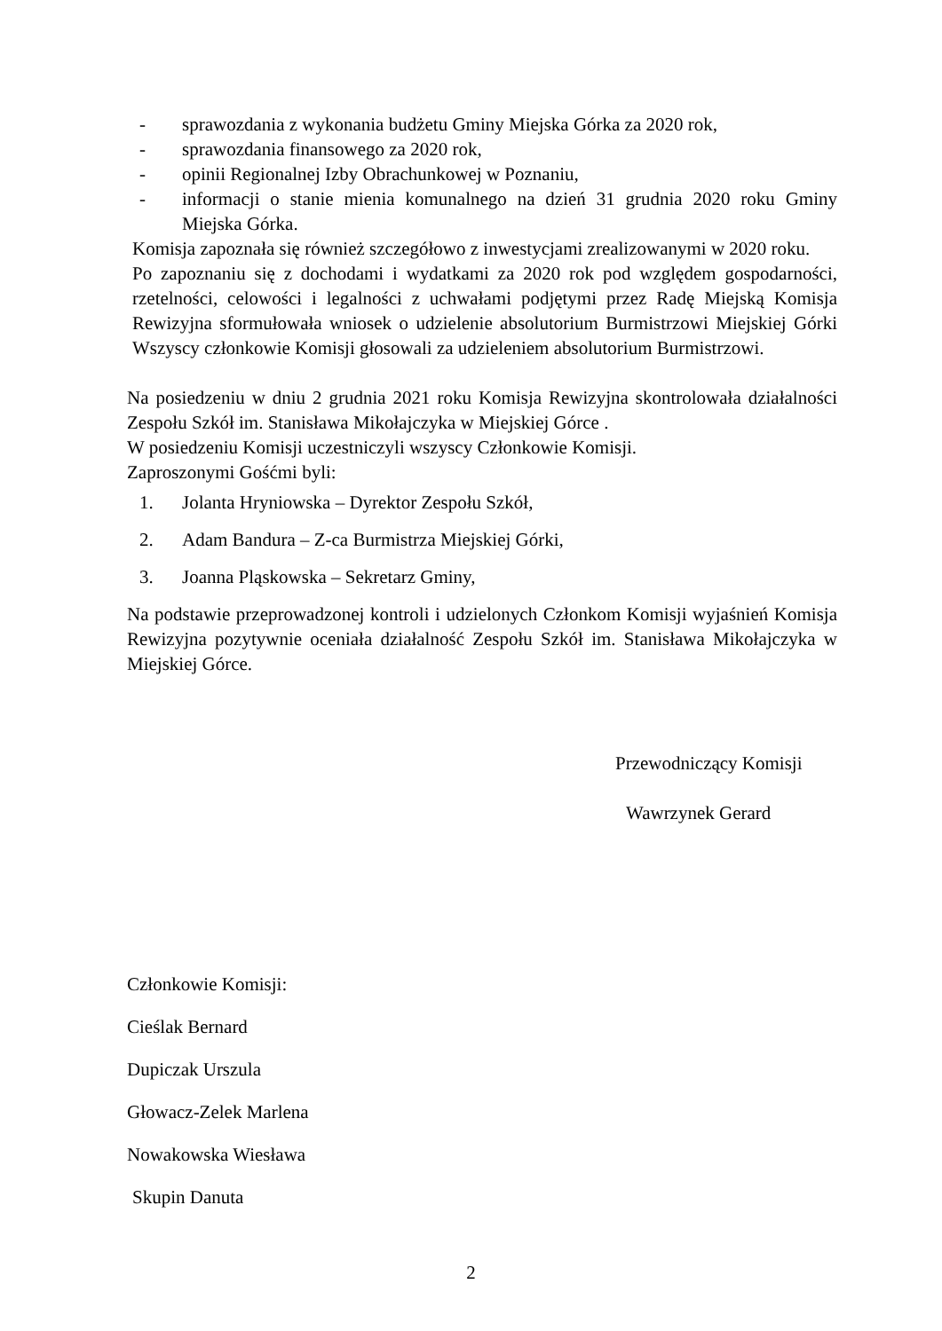- sprawozdania z wykonania budżetu Gminy Miejska Górka za 2020 rok,
- sprawozdania finansowego za 2020 rok,
- opinii Regionalnej Izby Obrachunkowej w Poznaniu,
- informacji o stanie mienia komunalnego na dzień 31 grudnia 2020 roku Gminy Miejska Górka.
Komisja zapoznała się również szczegółowo z inwestycjami zrealizowanymi w 2020 roku.
Po zapoznaniu się z dochodami i wydatkami za 2020 rok pod względem gospodarności, rzetelności, celowości i legalności z uchwałami podjętymi przez Radę Miejską Komisja Rewizyjna sformułowała wniosek o udzielenie absolutorium Burmistrzowi Miejskiej Górki Wszyscy członkowie Komisji głosowali za udzieleniem absolutorium Burmistrzowi.
Na posiedzeniu w dniu 2 grudnia 2021 roku Komisja Rewizyjna skontrolowała działalności Zespołu Szkół im. Stanisława Mikołajczyka w Miejskiej Górce .
W posiedzeniu Komisji uczestniczyli wszyscy Członkowie Komisji.
Zaproszonymi Gośćmi byli:
1. Jolanta Hryniowska – Dyrektor Zespołu Szkół,
2. Adam Bandura – Z-ca Burmistrza Miejskiej Górki,
3. Joanna Pląskowska – Sekretarz Gminy,
Na podstawie przeprowadzonej kontroli i udzielonych Członkom Komisji wyjaśnień Komisja Rewizyjna pozytywnie oceniała działalność Zespołu Szkół im. Stanisława Mikołajczyka w Miejskiej Górce.
Przewodniczący Komisji
Wawrzynek Gerard
Członkowie Komisji:
Cieślak Bernard
Dupiczak Urszula
Głowacz-Zelek Marlena
Nowakowska Wiesława
Skupin Danuta
2